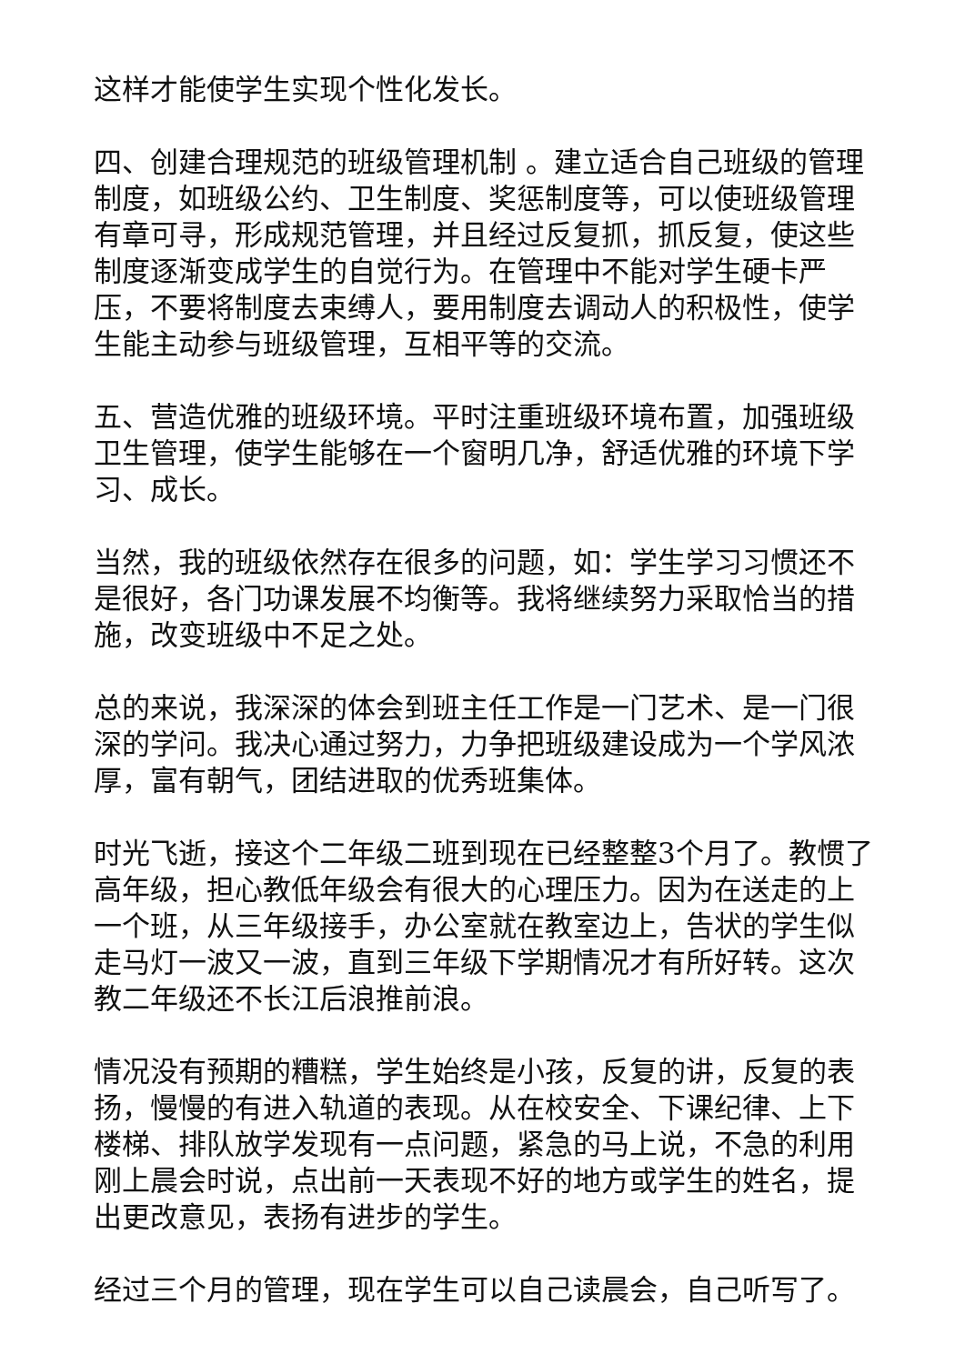这样才能使学生实现个性化发长。
四、创建合理规范的班级管理机制 。建立适合自己班级的管理制度，如班级公约、卫生制度、奖惩制度等，可以使班级管理有章可寻，形成规范管理，并且经过反复抓，抓反复，使这些制度逐渐变成学生的自觉行为。在管理中不能对学生硬卡严压，不要将制度去束缚人，要用制度去调动人的积极性，使学生能主动参与班级管理，互相平等的交流。
五、营造优雅的班级环境。平时注重班级环境布置，加强班级卫生管理，使学生能够在一个窗明几净，舒适优雅的环境下学习、成长。
当然，我的班级依然存在很多的问题，如：学生学习习惯还不是很好，各门功课发展不均衡等。我将继续努力采取恰当的措施，改变班级中不足之处。
总的来说，我深深的体会到班主任工作是一门艺术、是一门很深的学问。我决心通过努力，力争把班级建设成为一个学风浓厚，富有朝气，团结进取的优秀班集体。
时光飞逝，接这个二年级二班到现在已经整整3个月了。教惯了高年级，担心教低年级会有很大的心理压力。因为在送走的上一个班，从三年级接手，办公室就在教室边上，告状的学生似走马灯一波又一波，直到三年级下学期情况才有所好转。这次教二年级还不长江后浪推前浪。
情况没有预期的糟糕，学生始终是小孩，反复的讲，反复的表扬，慢慢的有进入轨道的表现。从在校安全、下课纪律、上下楼梯、排队放学发现有一点问题，紧急的马上说，不急的利用刚上晨会时说，点出前一天表现不好的地方或学生的姓名，提出更改意见，表扬有进步的学生。
经过三个月的管理，现在学生可以自己读晨会，自己听写了。